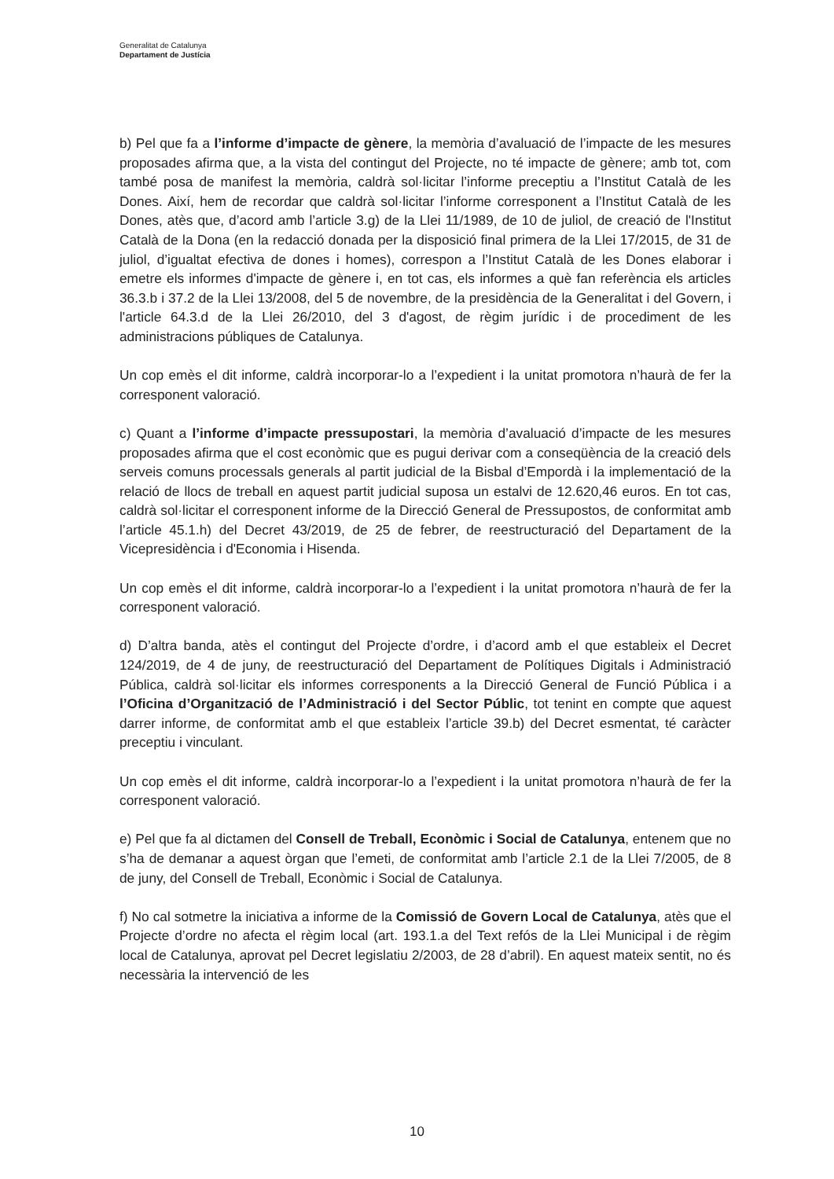Generalitat de Catalunya
Departament de Justícia
b) Pel que fa a l’informe d’impacte de gènere, la memòria d’avaluació de l’impacte de les mesures proposades afirma que, a la vista del contingut del Projecte, no té impacte de gènere; amb tot, com també posa de manifest la memòria, caldrà sol·licitar l’informe preceptiu a l’Institut Català de les Dones. Així, hem de recordar que caldrà sol·licitar l’informe corresponent a l’Institut Català de les Dones, atès que, d’acord amb l’article 3.g) de la Llei 11/1989, de 10 de juliol, de creació de l'Institut Català de la Dona (en la redacció donada per la disposició final primera de la Llei 17/2015, de 31 de juliol, d’igualtat efectiva de dones i homes), correspon a l’Institut Català de les Dones elaborar i emetre els informes d'impacte de gènere i, en tot cas, els informes a què fan referència els articles 36.3.b i 37.2 de la Llei 13/2008, del 5 de novembre, de la presidència de la Generalitat i del Govern, i l'article 64.3.d de la Llei 26/2010, del 3 d'agost, de règim jurídic i de procediment de les administracions públiques de Catalunya.
Un cop emès el dit informe, caldrà incorporar-lo a l’expedient i la unitat promotora n’haurà de fer la corresponent valoració.
c) Quant a l’informe d’impacte pressupostari, la memòria d’avaluació d’impacte de les mesures proposades afirma que el cost econòmic que es pugui derivar com a conseqüència de la creació dels serveis comuns processals generals al partit judicial de la Bisbal d’Empordà i la implementació de la relació de llocs de treball en aquest partit judicial suposa un estalvi de 12.620,46 euros. En tot cas, caldrà sol·licitar el corresponent informe de la Direcció General de Pressupostos, de conformitat amb l’article 45.1.h) del Decret 43/2019, de 25 de febrer, de reestructuració del Departament de la Vicepresidència i d'Economia i Hisenda.
Un cop emès el dit informe, caldrà incorporar-lo a l’expedient i la unitat promotora n’haurà de fer la corresponent valoració.
d) D’altra banda, atès el contingut del Projecte d’ordre, i d’acord amb el que estableix el Decret 124/2019, de 4 de juny, de reestructuració del Departament de Polítiques Digitals i Administració Pública, caldrà sol·licitar els informes corresponents a la Direcció General de Funció Pública i a l’Oficina d’Organització de l’Administració i del Sector Públic, tot tenint en compte que aquest darrer informe, de conformitat amb el que estableix l’article 39.b) del Decret esmentat, té caràcter preceptiu i vinculant.
Un cop emès el dit informe, caldrà incorporar-lo a l’expedient i la unitat promotora n’haurà de fer la corresponent valoració.
e) Pel que fa al dictamen del Consell de Treball, Econòmic i Social de Catalunya, entenem que no s’ha de demanar a aquest òrgan que l’emeti, de conformitat amb l’article 2.1 de la Llei 7/2005, de 8 de juny, del Consell de Treball, Econòmic i Social de Catalunya.
f) No cal sotmetre la iniciativa a informe de la Comissió de Govern Local de Catalunya, atès que el Projecte d’ordre no afecta el règim local (art. 193.1.a del Text refós de la Llei Municipal i de règim local de Catalunya, aprovat pel Decret legislatiu 2/2003, de 28 d’abril). En aquest mateix sentit, no és necessària la intervenció de les
10